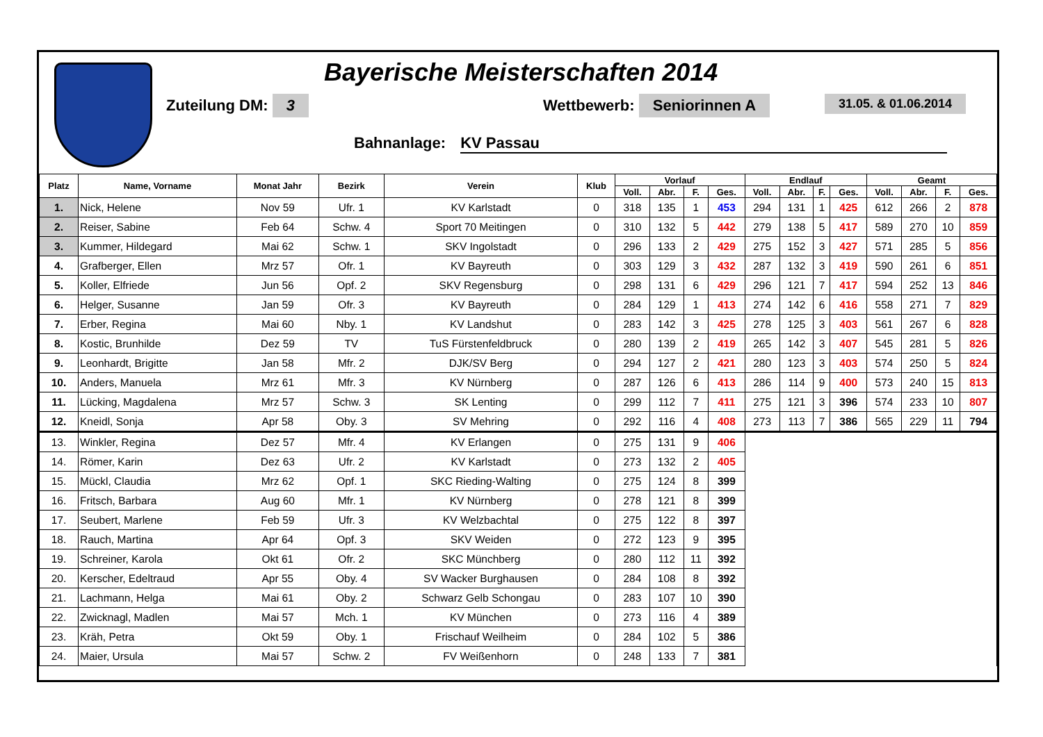Bayerische Meisterschaften 2014
Zuteilung DM: 3 Wettbewerb: Seniorinnen A 31.05. & 01.06.2014
Bahnanlage: KV Passau
| Platz | Name, Vorname | Monat Jahr | Bezirk | Verein | Klub | Vorlauf | | | | Endlauf | | | | Geamt | | | |
| --- | --- | --- | --- | --- | --- | --- | --- | --- | --- | --- | --- | --- | --- | --- | --- | --- | --- |
| | | | | | | Voll. | Abr. | F. | Ges. | Voll. | Abr. | F. | Ges. | Voll. | Abr. | F. | Ges. |
| 1. | Nick, Helene | Nov 59 | Ufr. 1 | KV Karlstadt | 0 | 318 | 135 | 1 | 453 | 294 | 131 | 1 | 425 | 612 | 266 | 2 | 878 |
| 2. | Reiser, Sabine | Feb 64 | Schw. 4 | Sport 70 Meitingen | 0 | 310 | 132 | 5 | 442 | 279 | 138 | 5 | 417 | 589 | 270 | 10 | 859 |
| 3. | Kummer, Hildegard | Mai 62 | Schw. 1 | SKV Ingolstadt | 0 | 296 | 133 | 2 | 429 | 275 | 152 | 3 | 427 | 571 | 285 | 5 | 856 |
| 4. | Grafberger, Ellen | Mrz 57 | Ofr. 1 | KV Bayreuth | 0 | 303 | 129 | 3 | 432 | 287 | 132 | 3 | 419 | 590 | 261 | 6 | 851 |
| 5. | Koller, Elfriede | Jun 56 | Opf. 2 | SKV Regensburg | 0 | 298 | 131 | 6 | 429 | 296 | 121 | 7 | 417 | 594 | 252 | 13 | 846 |
| 6. | Helger, Susanne | Jan 59 | Ofr. 3 | KV Bayreuth | 0 | 284 | 129 | 1 | 413 | 274 | 142 | 6 | 416 | 558 | 271 | 7 | 829 |
| 7. | Erber, Regina | Mai 60 | Nby. 1 | KV Landshut | 0 | 283 | 142 | 3 | 425 | 278 | 125 | 3 | 403 | 561 | 267 | 6 | 828 |
| 8. | Kostic, Brunhilde | Dez 59 | TV | TuS Fürstenfeldbruck | 0 | 280 | 139 | 2 | 419 | 265 | 142 | 3 | 407 | 545 | 281 | 5 | 826 |
| 9. | Leonhardt, Brigitte | Jan 58 | Mfr. 2 | DJK/SV Berg | 0 | 294 | 127 | 2 | 421 | 280 | 123 | 3 | 403 | 574 | 250 | 5 | 824 |
| 10. | Anders, Manuela | Mrz 61 | Mfr. 3 | KV Nürnberg | 0 | 287 | 126 | 6 | 413 | 286 | 114 | 9 | 400 | 573 | 240 | 15 | 813 |
| 11. | Lücking, Magdalena | Mrz 57 | Schw. 3 | SK Lenting | 0 | 299 | 112 | 7 | 411 | 275 | 121 | 3 | 396 | 574 | 233 | 10 | 807 |
| 12. | Kneidl, Sonja | Apr 58 | Oby. 3 | SV Mehring | 0 | 292 | 116 | 4 | 408 | 273 | 113 | 7 | 386 | 565 | 229 | 11 | 794 |
| 13. | Winkler, Regina | Dez 57 | Mfr. 4 | KV Erlangen | 0 | 275 | 131 | 9 | 406 | | | | | | | | |
| 14. | Römer, Karin | Dez 63 | Ufr. 2 | KV Karlstadt | 0 | 273 | 132 | 2 | 405 | | | | | | | | |
| 15. | Mückl, Claudia | Mrz 62 | Opf. 1 | SKC Rieding-Walting | 0 | 275 | 124 | 8 | 399 | | | | | | | | |
| 16. | Fritsch, Barbara | Aug 60 | Mfr. 1 | KV Nürnberg | 0 | 278 | 121 | 8 | 399 | | | | | | | | |
| 17. | Seubert, Marlene | Feb 59 | Ufr. 3 | KV Welzbachtal | 0 | 275 | 122 | 8 | 397 | | | | | | | | |
| 18. | Rauch, Martina | Apr 64 | Opf. 3 | SKV Weiden | 0 | 272 | 123 | 9 | 395 | | | | | | | | |
| 19. | Schreiner, Karola | Okt 61 | Ofr. 2 | SKC Münchberg | 0 | 280 | 112 | 11 | 392 | | | | | | | | |
| 20. | Kerscher, Edeltraud | Apr 55 | Oby. 4 | SV Wacker Burghausen | 0 | 284 | 108 | 8 | 392 | | | | | | | | |
| 21. | Lachmann, Helga | Mai 61 | Oby. 2 | Schwarz Gelb Schongau | 0 | 283 | 107 | 10 | 390 | | | | | | | | |
| 22. | Zwicknagl, Madlen | Mai 57 | Mch. 1 | KV München | 0 | 273 | 116 | 4 | 389 | | | | | | | | |
| 23. | Kräh, Petra | Okt 59 | Oby. 1 | Frischauf Weilheim | 0 | 284 | 102 | 5 | 386 | | | | | | | | |
| 24. | Maier, Ursula | Mai 57 | Schw. 2 | FV Weißenhorn | 0 | 248 | 133 | 7 | 381 | | | | | | | | |